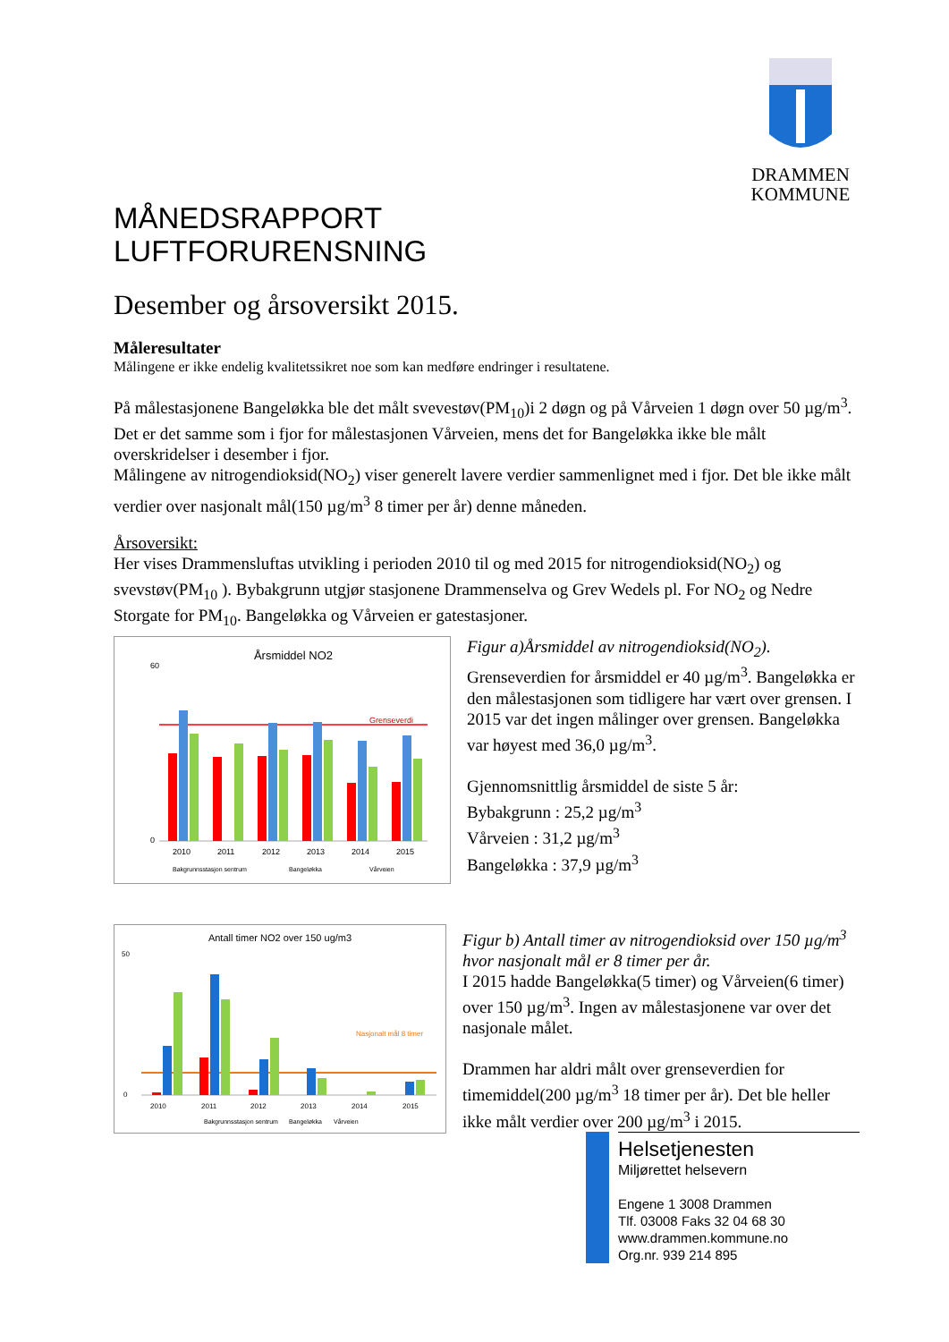DRAMMEN
KOMMUNE
MÅNEDSRAPPORT
LUFTFORURENSNING
Desember og årsoversikt 2015.
Måleresultater
Målingene er ikke endelig kvalitetssikret noe som kan medføre endringer i resultatene.
På målestasjonene Bangeløkka ble det målt svevestøv(PM<sub>10</sub>)i 2 døgn og på Vårveien 1 døgn over 50 µg/m<sup>3</sup>. Det er det samme som i fjor for målestasjonen Vårveien, mens det for Bangeløkka ikke ble målt overskridelser i desember i fjor.
Målingene av nitrogendioksid(NO<sub>2</sub>) viser generelt lavere verdier sammenlignet med i fjor. Det ble ikke målt verdier over nasjonalt mål(150 µg/m<sup>3</sup> 8 timer per år) denne måneden.
Årsoversikt:
Her vises Drammensluftas utvikling i perioden 2010 til og med 2015 for nitrogendioksid(NO<sub>2</sub>) og svevstøv(PM<sub>10</sub> ). Bybakgrunn utgjør stasjonene Drammenselva og Grev Wedels pl. For NO<sub>2</sub> og Nedre Storgate for PM<sub>10</sub>. Bangeløkka og Vårveien er gatestasjoner.
Årsmiddel NO2
60
0
Grenseverdi
2010
2011
2012
2013
2014
2015
Bakgrunnsstasjon sentrum
Bangeløkka
Vårveien
Figur a)Årsmiddel av nitrogendioksid(NO<sub>2</sub>).
Grenseverdien for årsmiddel er 40 µg/m<sup>3</sup>. Bangeløkka er den målestasjonen som tidligere har vært over grensen. I 2015 var det ingen målinger over grensen. Bangeløkka var høyest med 36,0 µg/m<sup>3</sup>.
Gjennomsnittlig årsmiddel de siste 5 år:
Bybakgrunn : 25,2 µg/m<sup>3</sup>
Vårveien : 31,2 µg/m<sup>3</sup>
Bangeløkka : 37,9 µg/m<sup>3</sup>
Antall timer NO2 over 150 ug/m3
50
0
Nasjonalt mål 8 timer
2010
2011
2012
2013
2014
2015
Bakgrunnsstasjon sentrum
Bangeløkka
Vårveien
Figur b) Antall timer av nitrogendioksid over 150 µg/m<sup>3</sup> hvor nasjonalt mål er 8 timer per år.
I 2015 hadde Bangeløkka(5 timer) og Vårveien(6 timer) over 150 µg/m<sup>3</sup>. Ingen av målestasjonene var over det nasjonale målet.
Drammen har aldri målt over grenseverdien for timemiddel(200 µg/m<sup>3</sup> 18 timer per år). Det ble heller ikke målt verdier over 200 µg/m<sup>3</sup> i 2015.
Helsetjenesten
Miljørettet helsevern
Engene 1 3008 Drammen
Tlf. 03008 Faks 32 04 68 30
www.drammen.kommune.no
Org.nr. 939 214 895